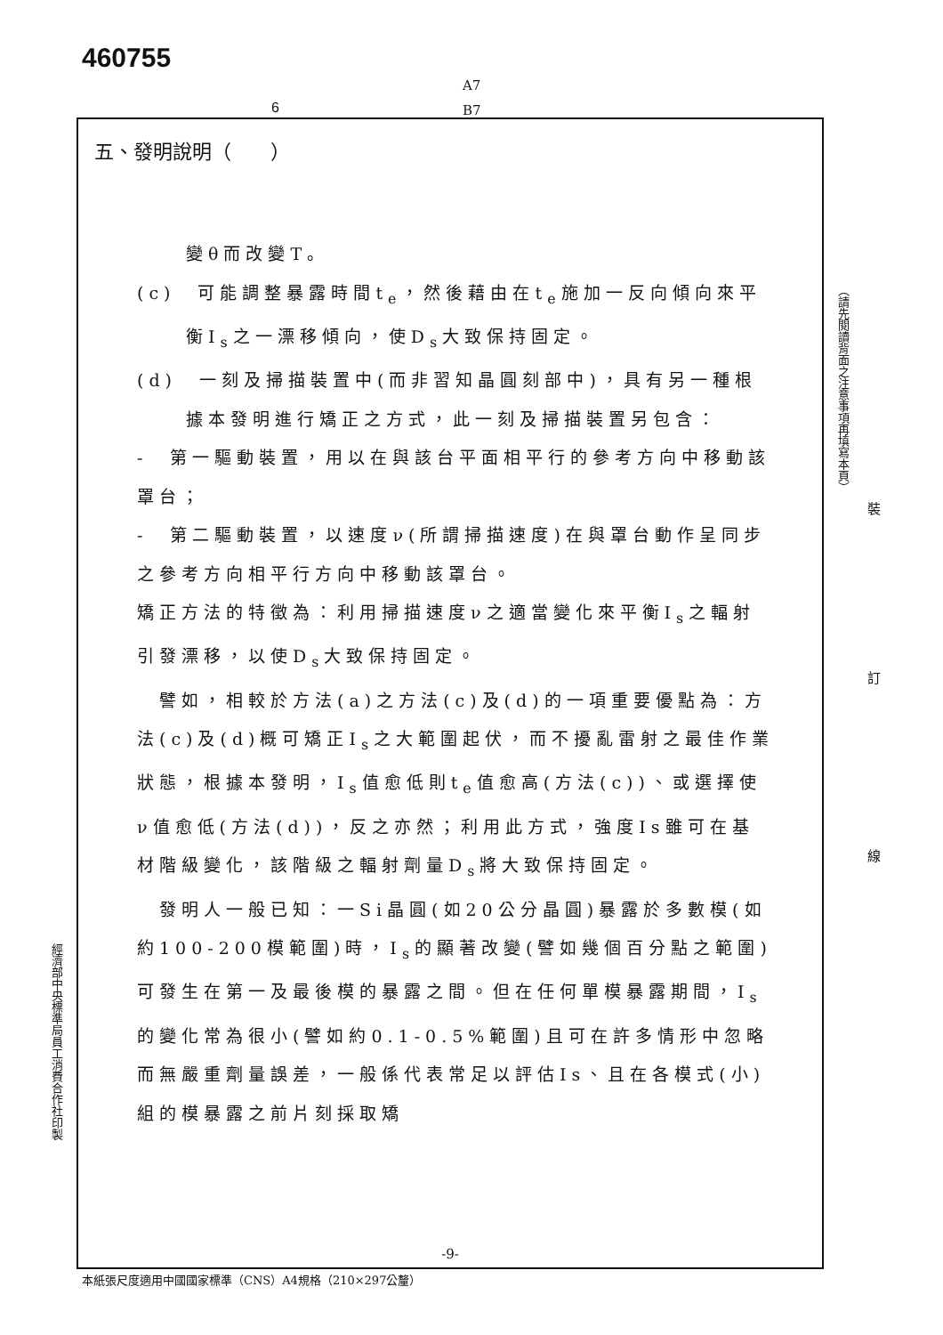460755
A7
B7
6
五、發明說明（　　）
變θ而改變T。
(c)　可能調整暴露時間t<sub>e</sub>，然後藉由在t<sub>e</sub>施加一反向傾向來平衡I<sub>s</sub>之一漂移傾向，使D<sub>s</sub>大致保持固定。
(d)　一刻及掃描裝置中(而非習知晶圓刻部中)，具有另一種根據本發明進行矯正之方式，此一刻及掃描裝置另包含：
-　第一驅動裝置，用以在與該台平面相平行的參考方向中移動該罩台；
-　第二驅動裝置，以速度ν(所謂掃描速度)在與罩台動作呈同步之參考方向相平行方向中移動該罩台。
矯正方法的特徵為：利用掃描速度ν之適當變化來平衡I<sub>s</sub>之輻射引發漂移，以使D<sub>s</sub>大致保持固定。
　譬如，相較於方法(a)之方法(c)及(d)的一項重要優點為：方法(c)及(d)概可矯正I<sub>s</sub>之大範圍起伏，而不擾亂雷射之最佳作業狀態，根據本發明，I<sub>s</sub>值愈低則t<sub>e</sub>值愈高(方法(c))、或選擇使ν值愈低(方法(d))，反之亦然；利用此方式，強度Is雖可在基材階級變化，該階級之輻射劑量D<sub>s</sub>將大致保持固定。
　發明人一般已知：一Si晶圓(如20公分晶圓)暴露於多數模(如約100-200模範圍)時，I<sub>s</sub>的顯著改變(譬如幾個百分點之範圍)可發生在第一及最後模的暴露之間。但在任何單模暴露期間，I<sub>s</sub>的變化常為很小(譬如約0.1-0.5%範圍)且可在許多情形中忽略而無嚴重劑量誤差，一般係代表常足以評估Is、且在各模式(小)組的模暴露之前片刻採取矯
-9-
（請先閱讀背面之注意事項再填寫本頁）
裝
訂
線
經濟部中央標準局員工消費合作社印製
本紙張尺度適用中國國家標準（CNS）A4規格（210×297公釐）